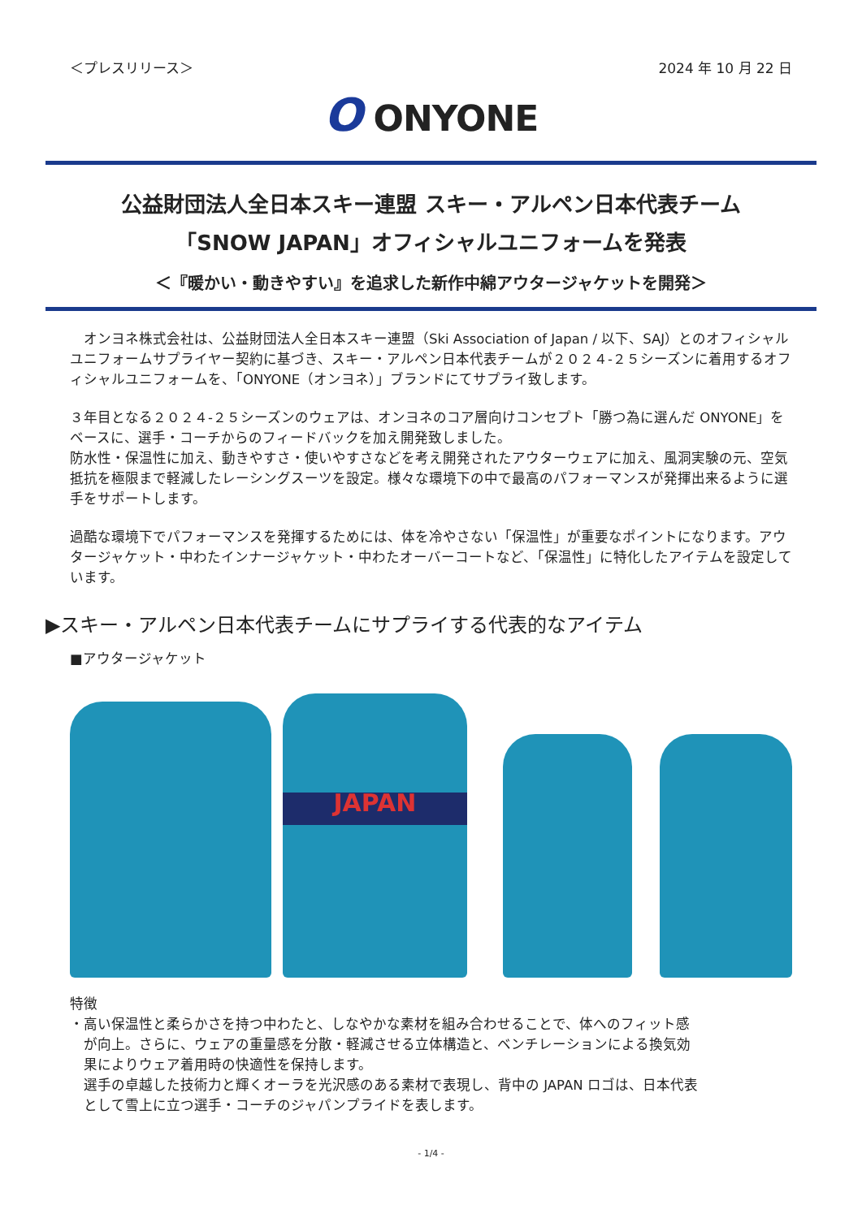＜プレスリリース＞ 2024 年 10 月 22 日
O ONYONE
公益財団法人全日本スキー連盟 スキー・アルペン日本代表チーム
「SNOW JAPAN」オフィシャルユニフォームを発表
＜『暖かい・動きやすい』を追求した新作中綿アウタージャケットを開発＞
　オンヨネ株式会社は、公益財団法人全日本スキー連盟（Ski Association of Japan / 以下、SAJ）とのオフィシャルユニフォームサプライヤー契約に基づき、スキー・アルペン日本代表チームが２０２４-２５シーズンに着用するオフィシャルユニフォームを、「ONYONE（オンヨネ）」ブランドにてサプライ致します。
３年目となる２０２４-２５シーズンのウェアは、オンヨネのコア層向けコンセプト「勝つ為に選んだ ONYONE」をベースに、選手・コーチからのフィードバックを加え開発致しました。
防水性・保温性に加え、動きやすさ・使いやすさなどを考え開発されたアウターウェアに加え、風洞実験の元、空気抵抗を極限まで軽減したレーシングスーツを設定。様々な環境下の中で最高のパフォーマンスが発揮出来るように選手をサポートします。
過酷な環境下でパフォーマンスを発揮するためには、体を冷やさない「保温性」が重要なポイントになります。アウタージャケット・中わたインナージャケット・中わたオーバーコートなど、「保温性」に特化したアイテムを設定しています。
▶スキー・アルペン日本代表チームにサプライする代表的なアイテム
■アウタージャケット
JAPAN
特徴
・高い保温性と柔らかさを持つ中わたと、しなやかな素材を組み合わせることで、体へのフィット感
　が向上。さらに、ウェアの重量感を分散・軽減させる立体構造と、ベンチレーションによる換気効
　果によりウェア着用時の快適性を保持します。
　選手の卓越した技術力と輝くオーラを光沢感のある素材で表現し、背中の JAPAN ロゴは、日本代表
　として雪上に立つ選手・コーチのジャパンプライドを表します。
- 1/4 -